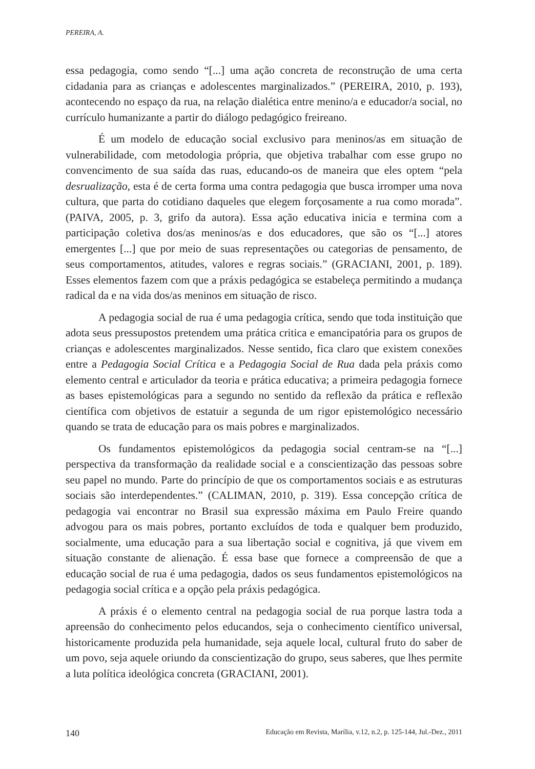PEREIRA, A.
essa pedagogia, como sendo “[...] uma ação concreta de reconstrução de uma certa cidadania para as crianças e adolescentes marginalizados.” (PEREIRA, 2010, p. 193), acontecendo no espaço da rua, na relação dialética entre menino/a e educador/a social, no currículo humanizante a partir do diálogo pedagógico freireano.
É um modelo de educação social exclusivo para meninos/as em situação de vulnerabilidade, com metodologia própria, que objetiva trabalhar com esse grupo no convencimento de sua saída das ruas, educando-os de maneira que eles optem “pela desrualização, esta é de certa forma uma contra pedagogia que busca irromper uma nova cultura, que parta do cotidiano daqueles que elegem forçosamente a rua como morada”. (PAIVA, 2005, p. 3, grifo da autora). Essa ação educativa inicia e termina com a participação coletiva dos/as meninos/as e dos educadores, que são os “[...] atores emergentes [...] que por meio de suas representações ou categorias de pensamento, de seus comportamentos, atitudes, valores e regras sociais.” (GRACIANI, 2001, p. 189). Esses elementos fazem com que a práxis pedagógica se estabeleça permitindo a mudança radical da e na vida dos/as meninos em situação de risco.
A pedagogia social de rua é uma pedagogia crítica, sendo que toda instituição que adota seus pressupostos pretendem uma prática critica e emancipatória para os grupos de crianças e adolescentes marginalizados. Nesse sentido, fica claro que existem conexões entre a Pedagogia Social Crítica e a Pedagogia Social de Rua dada pela práxis como elemento central e articulador da teoria e prática educativa; a primeira pedagogia fornece as bases epistemológicas para a segundo no sentido da reflexão da prática e reflexão científica com objetivos de estatuir a segunda de um rigor epistemológico necessário quando se trata de educação para os mais pobres e marginalizados.
Os fundamentos epistemológicos da pedagogia social centram-se na “[...] perspectiva da transformação da realidade social e a conscientização das pessoas sobre seu papel no mundo. Parte do princípio de que os comportamentos sociais e as estruturas sociais são interdependentes.” (CALIMAN, 2010, p. 319). Essa concepção crítica de pedagogia vai encontrar no Brasil sua expressão máxima em Paulo Freire quando advogou para os mais pobres, portanto excluídos de toda e qualquer bem produzido, socialmente, uma educação para a sua libertação social e cognitiva, já que vivem em situação constante de alienação. É essa base que fornece a compreensão de que a educação social de rua é uma pedagogia, dados os seus fundamentos epistemológicos na pedagogia social crítica e a opção pela práxis pedagógica.
A práxis é o elemento central na pedagogia social de rua porque lastra toda a apreensão do conhecimento pelos educandos, seja o conhecimento científico universal, historicamente produzida pela humanidade, seja aquele local, cultural fruto do saber de um povo, seja aquele oriundo da conscientização do grupo, seus saberes, que lhes permite a luta política ideológica concreta (GRACIANI, 2001).
140 Educação em Revista, Marília, v.12, n.2, p. 125-144, Jul.-Dez., 2011